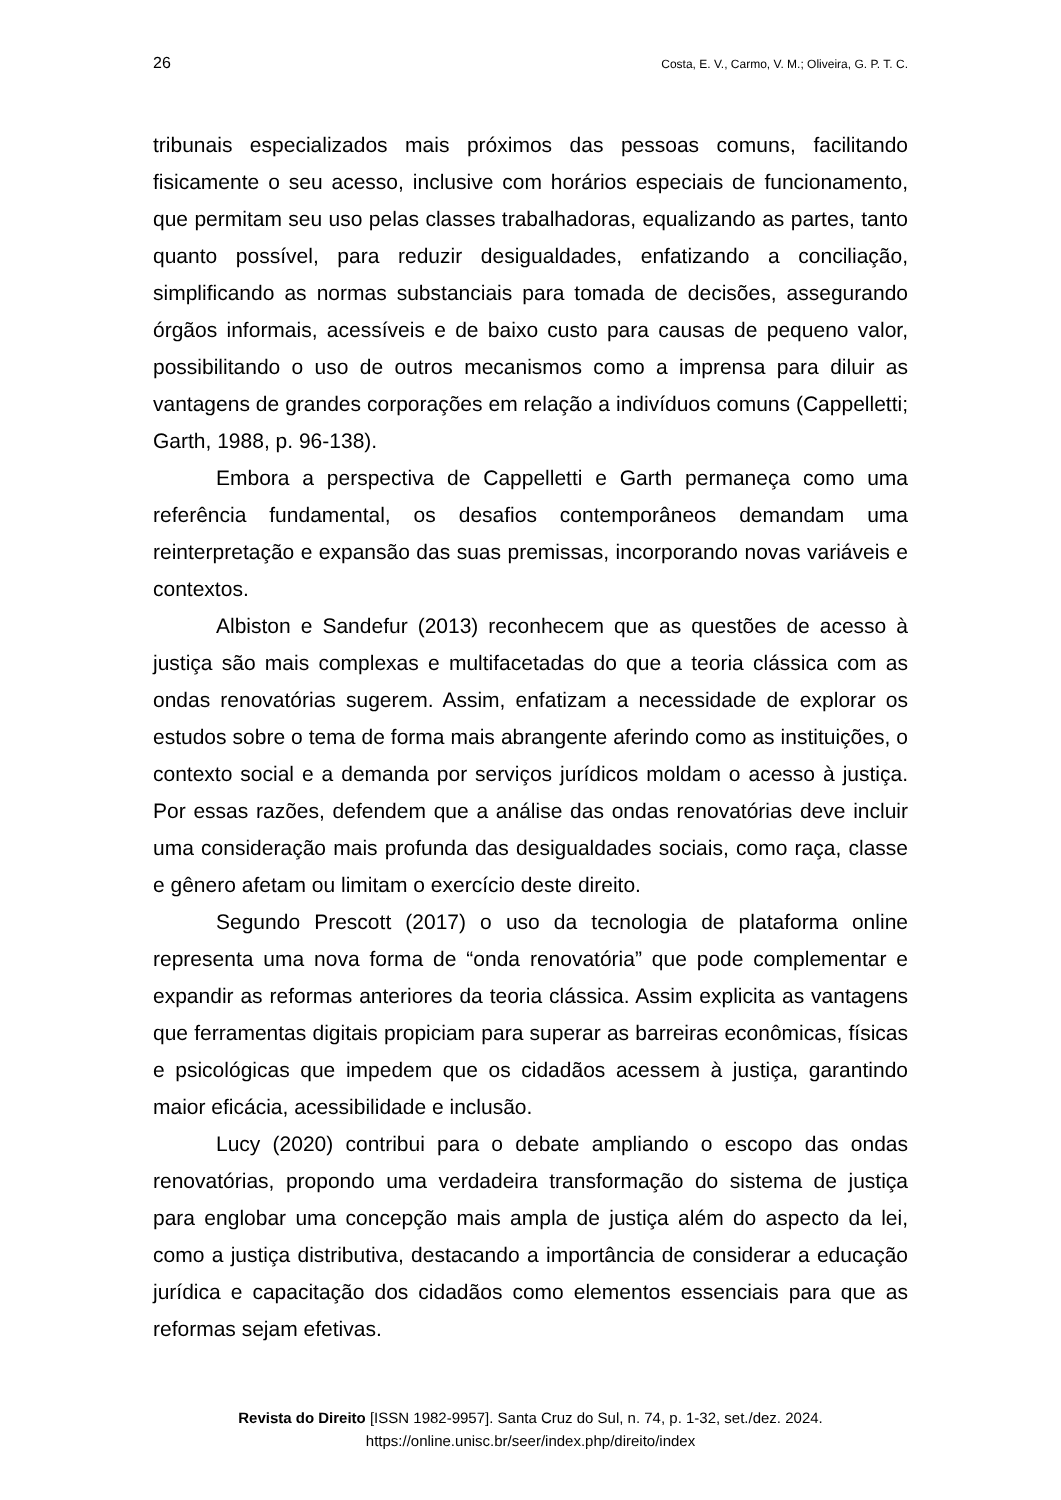26 Costa, E. V., Carmo, V. M.; Oliveira, G. P. T. C.
tribunais especializados mais próximos das pessoas comuns, facilitando fisicamente o seu acesso, inclusive com horários especiais de funcionamento, que permitam seu uso pelas classes trabalhadoras, equalizando as partes, tanto quanto possível, para reduzir desigualdades, enfatizando a conciliação, simplificando as normas substanciais para tomada de decisões, assegurando órgãos informais, acessíveis e de baixo custo para causas de pequeno valor, possibilitando o uso de outros mecanismos como a imprensa para diluir as vantagens de grandes corporações em relação a indivíduos comuns (Cappelletti; Garth, 1988, p. 96-138).
Embora a perspectiva de Cappelletti e Garth permaneça como uma referência fundamental, os desafios contemporâneos demandam uma reinterpretação e expansão das suas premissas, incorporando novas variáveis e contextos.
Albiston e Sandefur (2013) reconhecem que as questões de acesso à justiça são mais complexas e multifacetadas do que a teoria clássica com as ondas renovatórias sugerem. Assim, enfatizam a necessidade de explorar os estudos sobre o tema de forma mais abrangente aferindo como as instituições, o contexto social e a demanda por serviços jurídicos moldam o acesso à justiça. Por essas razões, defendem que a análise das ondas renovatórias deve incluir uma consideração mais profunda das desigualdades sociais, como raça, classe e gênero afetam ou limitam o exercício deste direito.
Segundo Prescott (2017) o uso da tecnologia de plataforma online representa uma nova forma de “onda renovatória” que pode complementar e expandir as reformas anteriores da teoria clássica. Assim explicita as vantagens que ferramentas digitais propiciam para superar as barreiras econômicas, físicas e psicológicas que impedem que os cidadãos acessem à justiça, garantindo maior eficácia, acessibilidade e inclusão.
Lucy (2020) contribui para o debate ampliando o escopo das ondas renovatórias, propondo uma verdadeira transformação do sistema de justiça para englobar uma concepção mais ampla de justiça além do aspecto da lei, como a justiça distributiva, destacando a importância de considerar a educação jurídica e capacitação dos cidadãos como elementos essenciais para que as reformas sejam efetivas.
Revista do Direito [ISSN 1982-9957]. Santa Cruz do Sul, n. 74, p. 1-32, set./dez. 2024.
https://online.unisc.br/seer/index.php/direito/index